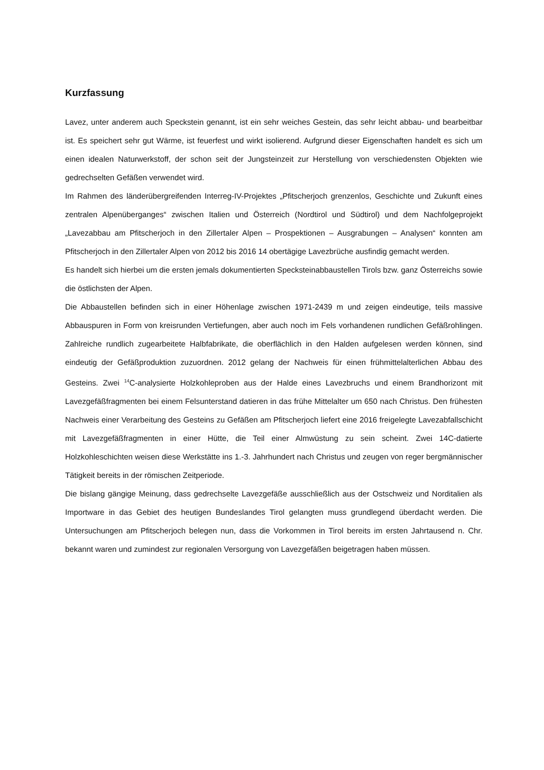Kurzfassung
Lavez, unter anderem auch Speckstein genannt, ist ein sehr weiches Gestein, das sehr leicht abbau- und bearbeitbar ist. Es speichert sehr gut Wärme, ist feuerfest und wirkt isolierend. Aufgrund dieser Eigenschaften handelt es sich um einen idealen Naturwerkstoff, der schon seit der Jungsteinzeit zur Herstellung von verschiedensten Objekten wie gedrechselten Gefäßen verwendet wird.
Im Rahmen des länderübergreifenden Interreg-IV-Projektes „Pfitscherjoch grenzenlos, Geschichte und Zukunft eines zentralen Alpenüberganges“ zwischen Italien und Österreich (Nordtirol und Südtirol) und dem Nachfolgeprojekt „Lavezabbau am Pfitscherjoch in den Zillertaler Alpen – Prospektionen – Ausgrabungen – Analysen“ konnten am Pfitscherjoch in den Zillertaler Alpen von 2012 bis 2016 14 obertägige Lavezbrüche ausfindig gemacht werden.
Es handelt sich hierbei um die ersten jemals dokumentierten Specksteinabbaustellen Tirols bzw. ganz Österreichs sowie die östlichsten der Alpen.
Die Abbaustellen befinden sich in einer Höhenlage zwischen 1971-2439 m und zeigen eindeutige, teils massive Abbauspuren in Form von kreisrunden Vertiefungen, aber auch noch im Fels vorhandenen rundlichen Gefäßrohlingen. Zahlreiche rundlich zugearbeitete Halbfabrikate, die oberflächlich in den Halden aufgelesen werden können, sind eindeutig der Gefäßproduktion zuzuordnen. 2012 gelang der Nachweis für einen frühmittelalterlichen Abbau des Gesteins. Zwei <sup>14</sup>C-analysierte Holzkohleproben aus der Halde eines Lavezbruchs und einem Brandhorizont mit Lavezgefäßfragmenten bei einem Felsunterstand datieren in das frühe Mittelalter um 650 nach Christus. Den frühesten Nachweis einer Verarbeitung des Gesteins zu Gefäßen am Pfitscherjoch liefert eine 2016 freigelegte Lavezabfallschicht mit Lavezgefäßfragmenten in einer Hütte, die Teil einer Almwüstung zu sein scheint. Zwei 14C-datierte Holzkohleschichten weisen diese Werkstätte ins 1.-3. Jahrhundert nach Christus und zeugen von reger bergmännischer Tätigkeit bereits in der römischen Zeitperiode.
Die bislang gängige Meinung, dass gedrechselte Lavezgefäße ausschließlich aus der Ostschweiz und Norditalien als Importware in das Gebiet des heutigen Bundeslandes Tirol gelangten muss grundlegend überdacht werden. Die Untersuchungen am Pfitscherjoch belegen nun, dass die Vorkommen in Tirol bereits im ersten Jahrtausend n. Chr. bekannt waren und zumindest zur regionalen Versorgung von Lavezgefäßen beigetragen haben müssen.